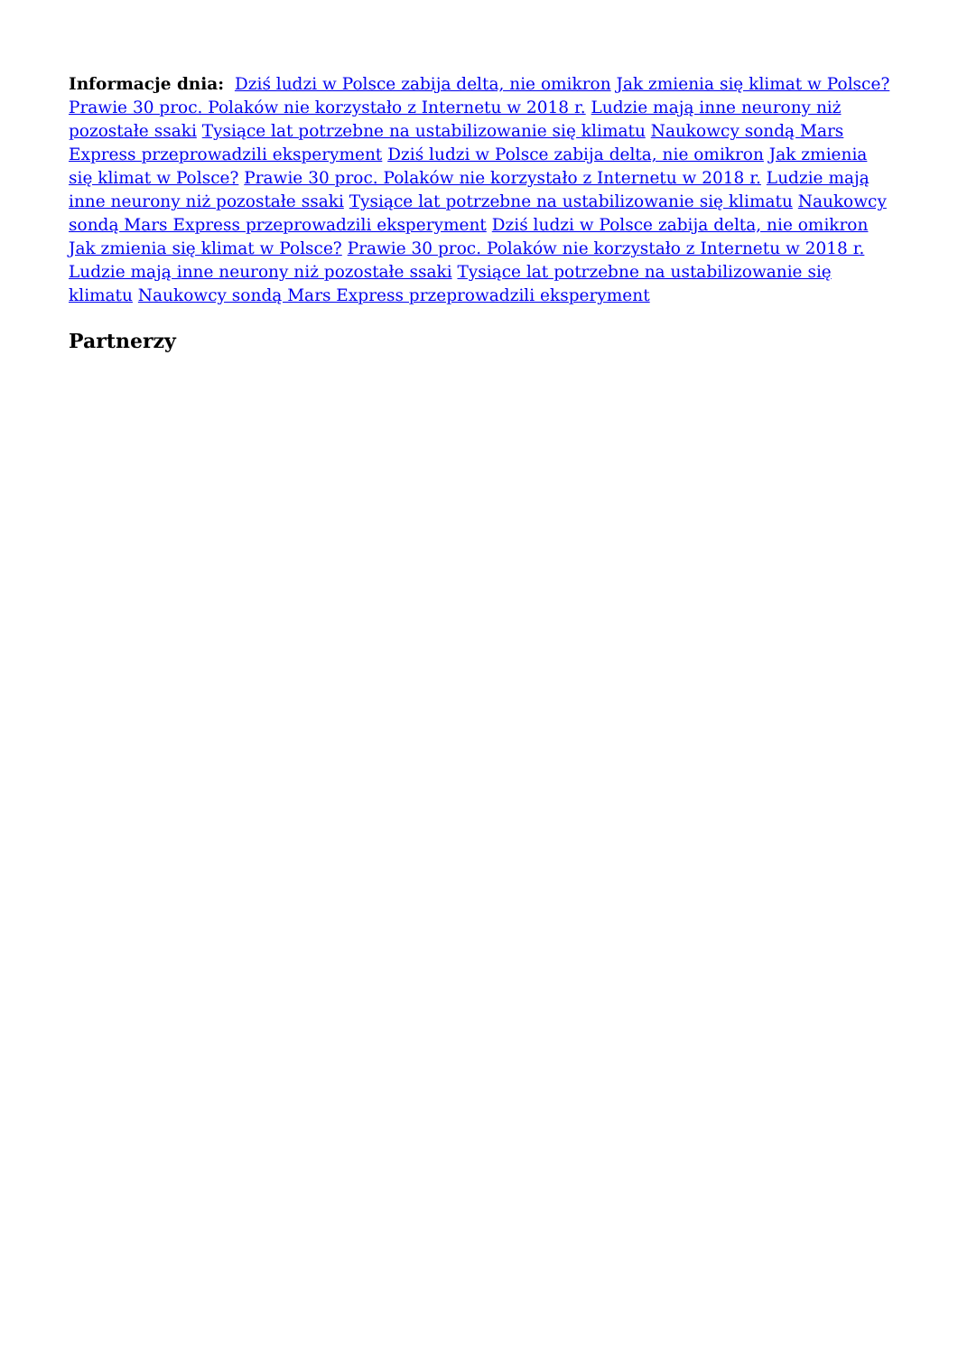Informacje dnia: Dziś ludzi w Polsce zabija delta, nie omikron Jak zmienia się klimat w Polsce? Prawie 30 proc. Polaków nie korzystało z Internetu w 2018 r. Ludzie mają inne neurony niż pozostałe ssaki Tysiące lat potrzebne na ustabilizowanie się klimatu Naukowcy sondą Mars Express przeprowadzili eksperyment Dziś ludzi w Polsce zabija delta, nie omikron Jak zmienia się klimat w Polsce? Prawie 30 proc. Polaków nie korzystało z Internetu w 2018 r. Ludzie mają inne neurony niż pozostałe ssaki Tysiące lat potrzebne na ustabilizowanie się klimatu Naukowcy sondą Mars Express przeprowadzili eksperyment Dziś ludzi w Polsce zabija delta, nie omikron Jak zmienia się klimat w Polsce? Prawie 30 proc. Polaków nie korzystało z Internetu w 2018 r. Ludzie mają inne neurony niż pozostałe ssaki Tysiące lat potrzebne na ustabilizowanie się klimatu Naukowcy sondą Mars Express przeprowadzili eksperyment
Partnerzy